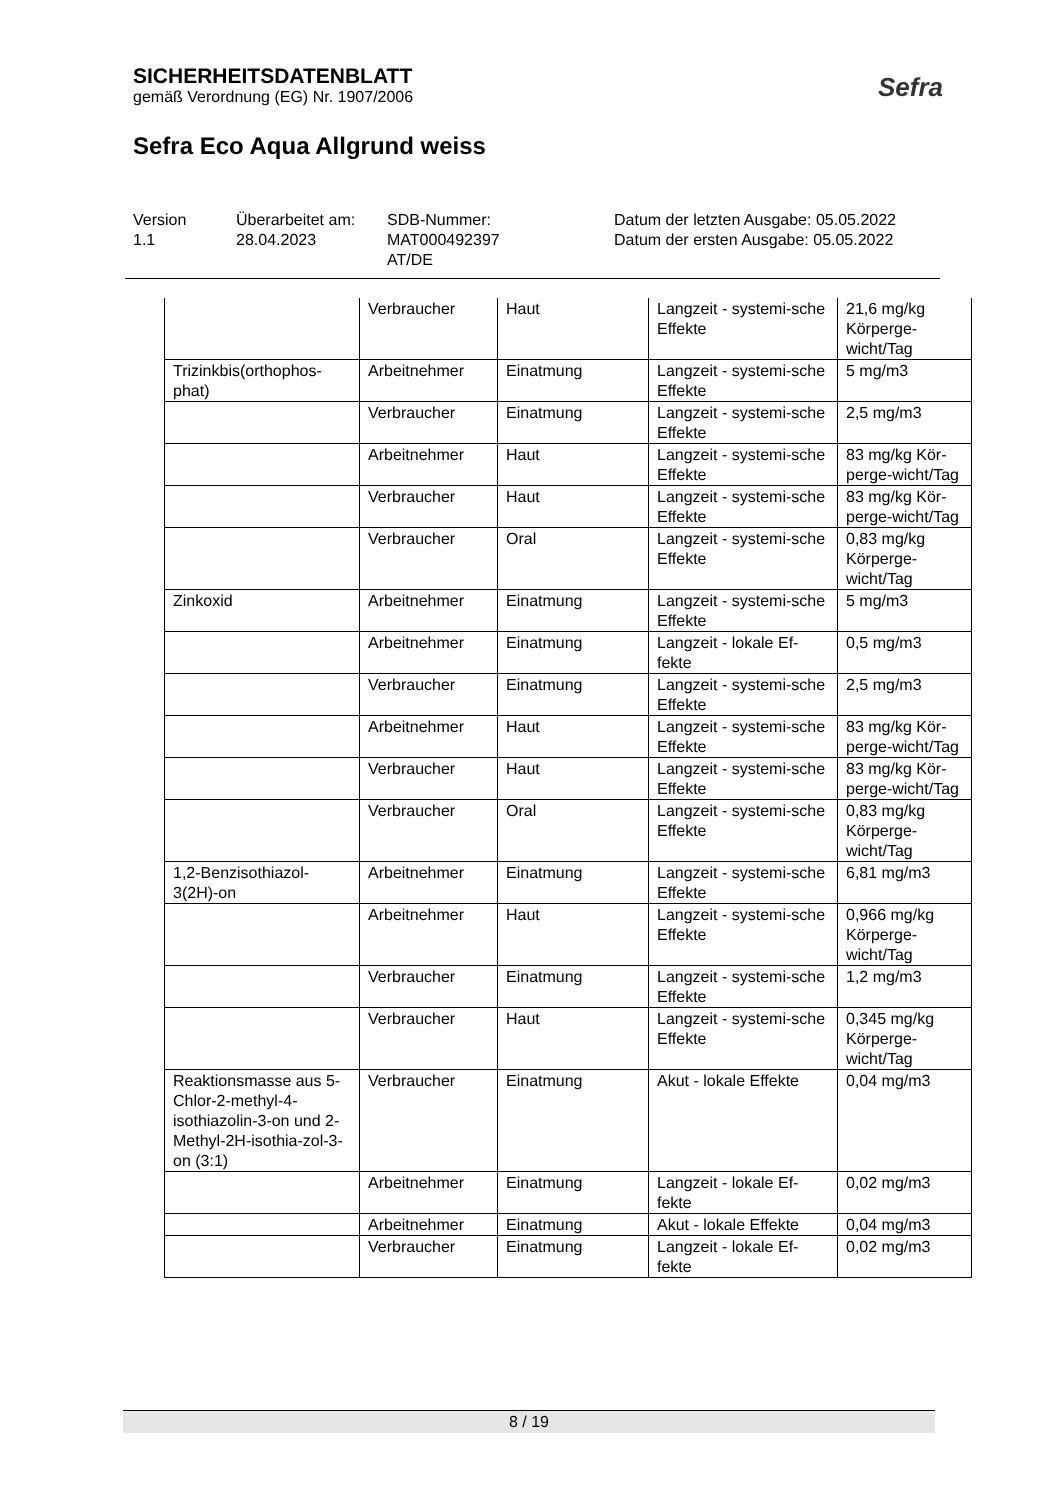SICHERHEITSDATENBLATT
gemäß Verordnung (EG) Nr. 1907/2006
Sefra Eco Aqua Allgrund weiss
Sefra
Version
1.1
Überarbeitet am:
28.04.2023
SDB-Nummer:
MAT000492397
AT/DE
Datum der letzten Ausgabe: 05.05.2022
Datum der ersten Ausgabe: 05.05.2022
| | Verbraucher | Haut | Langzeit - systemi-sche Effekte | 21,6 mg/kg Körperge-wicht/Tag |
| Trizinkbis(orthophos-phat) | Arbeitnehmer | Einatmung | Langzeit - systemi-sche Effekte | 5 mg/m3 |
| | Verbraucher | Einatmung | Langzeit - systemi-sche Effekte | 2,5 mg/m3 |
| | Arbeitnehmer | Haut | Langzeit - systemi-sche Effekte | 83 mg/kg Kör-perge-wicht/Tag |
| | Verbraucher | Haut | Langzeit - systemi-sche Effekte | 83 mg/kg Kör-perge-wicht/Tag |
| | Verbraucher | Oral | Langzeit - systemi-sche Effekte | 0,83 mg/kg Körperge-wicht/Tag |
| Zinkoxid | Arbeitnehmer | Einatmung | Langzeit - systemi-sche Effekte | 5 mg/m3 |
| | Arbeitnehmer | Einatmung | Langzeit - lokale Ef-fekte | 0,5 mg/m3 |
| | Verbraucher | Einatmung | Langzeit - systemi-sche Effekte | 2,5 mg/m3 |
| | Arbeitnehmer | Haut | Langzeit - systemi-sche Effekte | 83 mg/kg Kör-perge-wicht/Tag |
| | Verbraucher | Haut | Langzeit - systemi-sche Effekte | 83 mg/kg Kör-perge-wicht/Tag |
| | Verbraucher | Oral | Langzeit - systemi-sche Effekte | 0,83 mg/kg Körperge-wicht/Tag |
| 1,2-Benzisothiazol-3(2H)-on | Arbeitnehmer | Einatmung | Langzeit - systemi-sche Effekte | 6,81 mg/m3 |
| | Arbeitnehmer | Haut | Langzeit - systemi-sche Effekte | 0,966 mg/kg Körperge-wicht/Tag |
| | Verbraucher | Einatmung | Langzeit - systemi-sche Effekte | 1,2 mg/m3 |
| | Verbraucher | Haut | Langzeit - systemi-sche Effekte | 0,345 mg/kg Körperge-wicht/Tag |
| Reaktionsmasse aus 5-Chlor-2-methyl-4-isothiazolin-3-on und 2-Methyl-2H-isothia-zol-3-on (3:1) | Verbraucher | Einatmung | Akut - lokale Effekte | 0,04 mg/m3 |
| | Arbeitnehmer | Einatmung | Langzeit - lokale Ef-fekte | 0,02 mg/m3 |
| | Arbeitnehmer | Einatmung | Akut - lokale Effekte | 0,04 mg/m3 |
| | Verbraucher | Einatmung | Langzeit - lokale Ef-fekte | 0,02 mg/m3 |
8 / 19